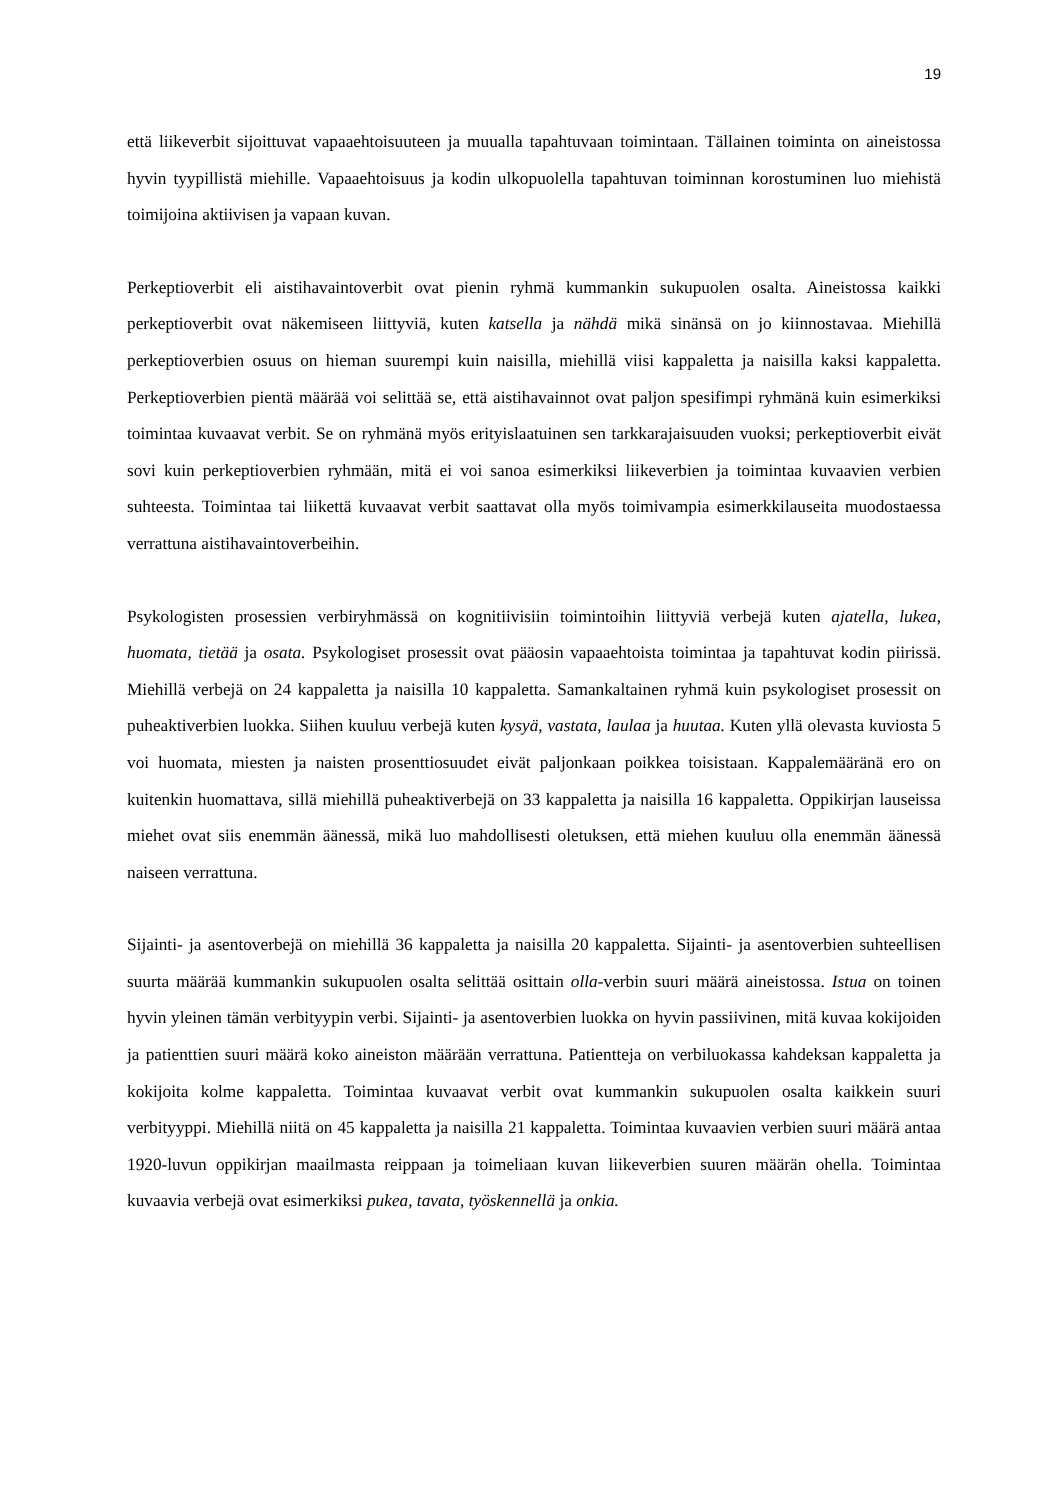19
että liikeverbit sijoittuvat vapaaehtoisuuteen ja muualla tapahtuvaan toimintaan. Tällainen toiminta on aineistossa hyvin tyypillistä miehille. Vapaaehtoisuus ja kodin ulkopuolella tapahtuvan toiminnan korostuminen luo miehistä toimijoina aktiivisen ja vapaan kuvan.
Perkeptioverbit eli aistihavaintoverbit ovat pienin ryhmä kummankin sukupuolen osalta. Aineistossa kaikki perkeptioverbit ovat näkemiseen liittyviä, kuten katsella ja nähdä mikä sinänsä on jo kiinnostavaa. Miehillä perkeptioverbien osuus on hieman suurempi kuin naisilla, miehillä viisi kappaletta ja naisilla kaksi kappaletta. Perkeptioverbien pientä määrää voi selittää se, että aistihavainnot ovat paljon spesifimpi ryhmänä kuin esimerkiksi toimintaa kuvaavat verbit. Se on ryhmänä myös erityislaatuinen sen tarkkarajaisuuden vuoksi; perkeptioverbit eivät sovi kuin perkeptioverbien ryhmään, mitä ei voi sanoa esimerkiksi liikeverbien ja toimintaa kuvaavien verbien suhteesta. Toimintaa tai liikettä kuvaavat verbit saattavat olla myös toimivampia esimerkkilauseita muodostaessa verrattuna aistihavaintoverbeihin.
Psykologisten prosessien verbiryhmässä on kognitiivisiin toimintoihin liittyviä verbejä kuten ajatella, lukea, huomata, tietää ja osata. Psykologiset prosessit ovat pääosin vapaaehtoista toimintaa ja tapahtuvat kodin piirissä. Miehillä verbejä on 24 kappaletta ja naisilla 10 kappaletta. Samankaltainen ryhmä kuin psykologiset prosessit on puheaktiverbien luokka. Siihen kuuluu verbejä kuten kysyä, vastata, laulaa ja huutaa. Kuten yllä olevasta kuviosta 5 voi huomata, miesten ja naisten prosenttiosuudet eivät paljonkaan poikkea toisistaan. Kappalemääränä ero on kuitenkin huomattava, sillä miehillä puheaktiverbejä on 33 kappaletta ja naisilla 16 kappaletta. Oppikirjan lauseissa miehet ovat siis enemmän äänessä, mikä luo mahdollisesti oletuksen, että miehen kuuluu olla enemmän äänessä naiseen verrattuna.
Sijainti- ja asentoverbejä on miehillä 36 kappaletta ja naisilla 20 kappaletta. Sijainti- ja asentoverbien suhteellisen suurta määrää kummankin sukupuolen osalta selittää osittain olla-verbin suuri määrä aineistossa. Istua on toinen hyvin yleinen tämän verbityypin verbi. Sijainti- ja asentoverbien luokka on hyvin passiivinen, mitä kuvaa kokijoiden ja patienttien suuri määrä koko aineiston määrään verrattuna. Patientteja on verbiluokassa kahdeksan kappaletta ja kokijoita kolme kappaletta. Toimintaa kuvaavat verbit ovat kummankin sukupuolen osalta kaikkein suuri verbityyppi. Miehillä niitä on 45 kappaletta ja naisilla 21 kappaletta. Toimintaa kuvaavien verbien suuri määrä antaa 1920-luvun oppikirjan maailmasta reippaan ja toimeliaan kuvan liikeverbien suuren määrän ohella. Toimintaa kuvaavia verbejä ovat esimerkiksi pukea, tavata, työskennellä ja onkia.